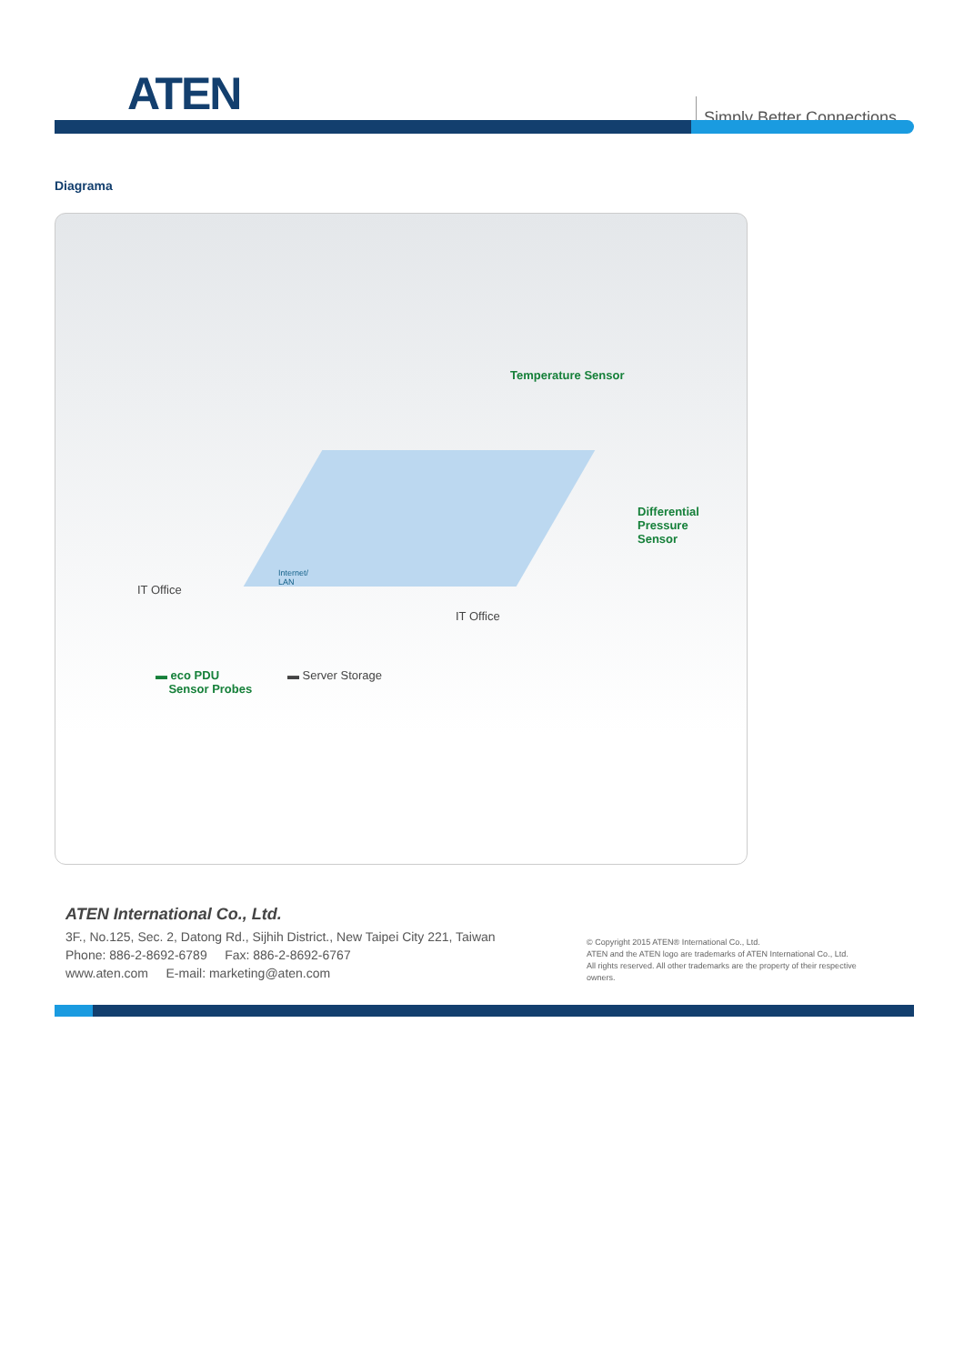ATEN Simply Better Connections
Diagrama
Temperature Sensor
Differential
Pressure
Sensor
IT Office
IT Office
Internet/
LAN
▬ eco PDU
Sensor Probes
▬ Server Storage
ATEN International Co., Ltd.
3F., No.125, Sec. 2, Datong Rd., Sijhih District., New Taipei City 221, Taiwan
Phone: 886-2-8692-6789 Fax: 886-2-8692-6767
www.aten.com E-mail: marketing@aten.com
© Copyright 2015 ATEN® International Co., Ltd.
ATEN and the ATEN logo are trademarks of ATEN International Co., Ltd.
All rights reserved. All other trademarks are the property of their respective owners.